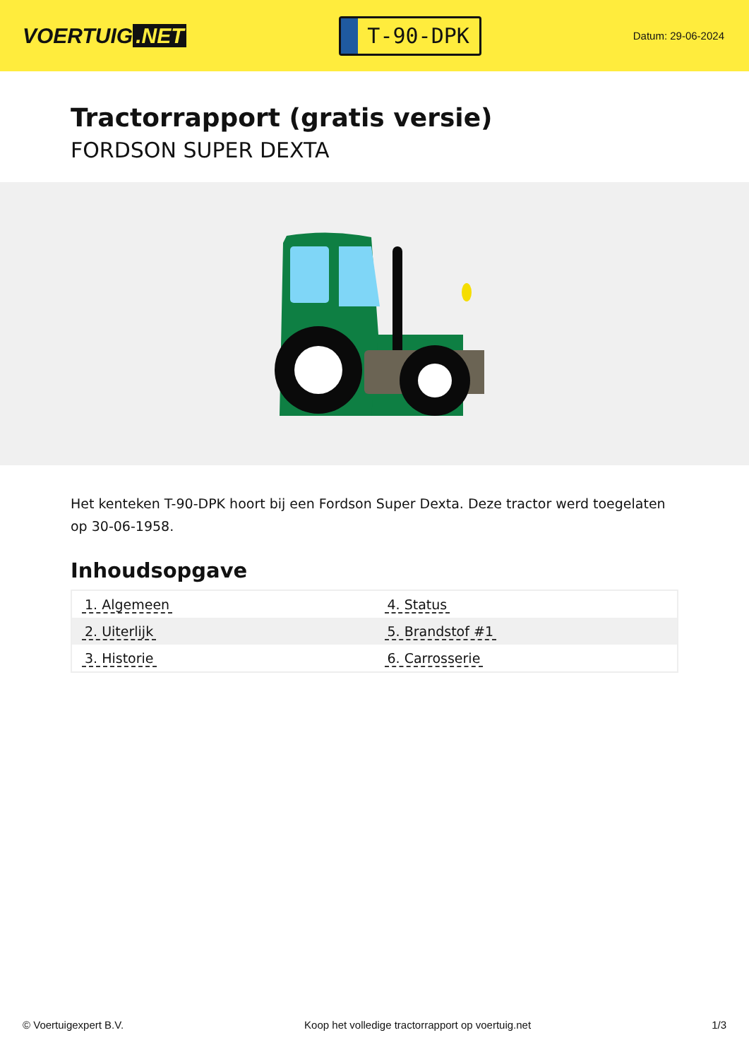VOERTUIG.NET
T-90-DPK
Datum: 29-06-2024
Tractorrapport (gratis versie)
FORDSON SUPER DEXTA
Het kenteken T-90-DPK hoort bij een Fordson Super Dexta. Deze tractor werd toegelaten op 30-06-1958.
Inhoudsopgave
| 1. Algemeen | 4. Status |
| 2. Uiterlijk | 5. Brandstof #1 |
| 3. Historie | 6. Carrosserie |
© Voertuigexpert B.V. Koop het volledige tractorrapport op voertuig.net 1/3